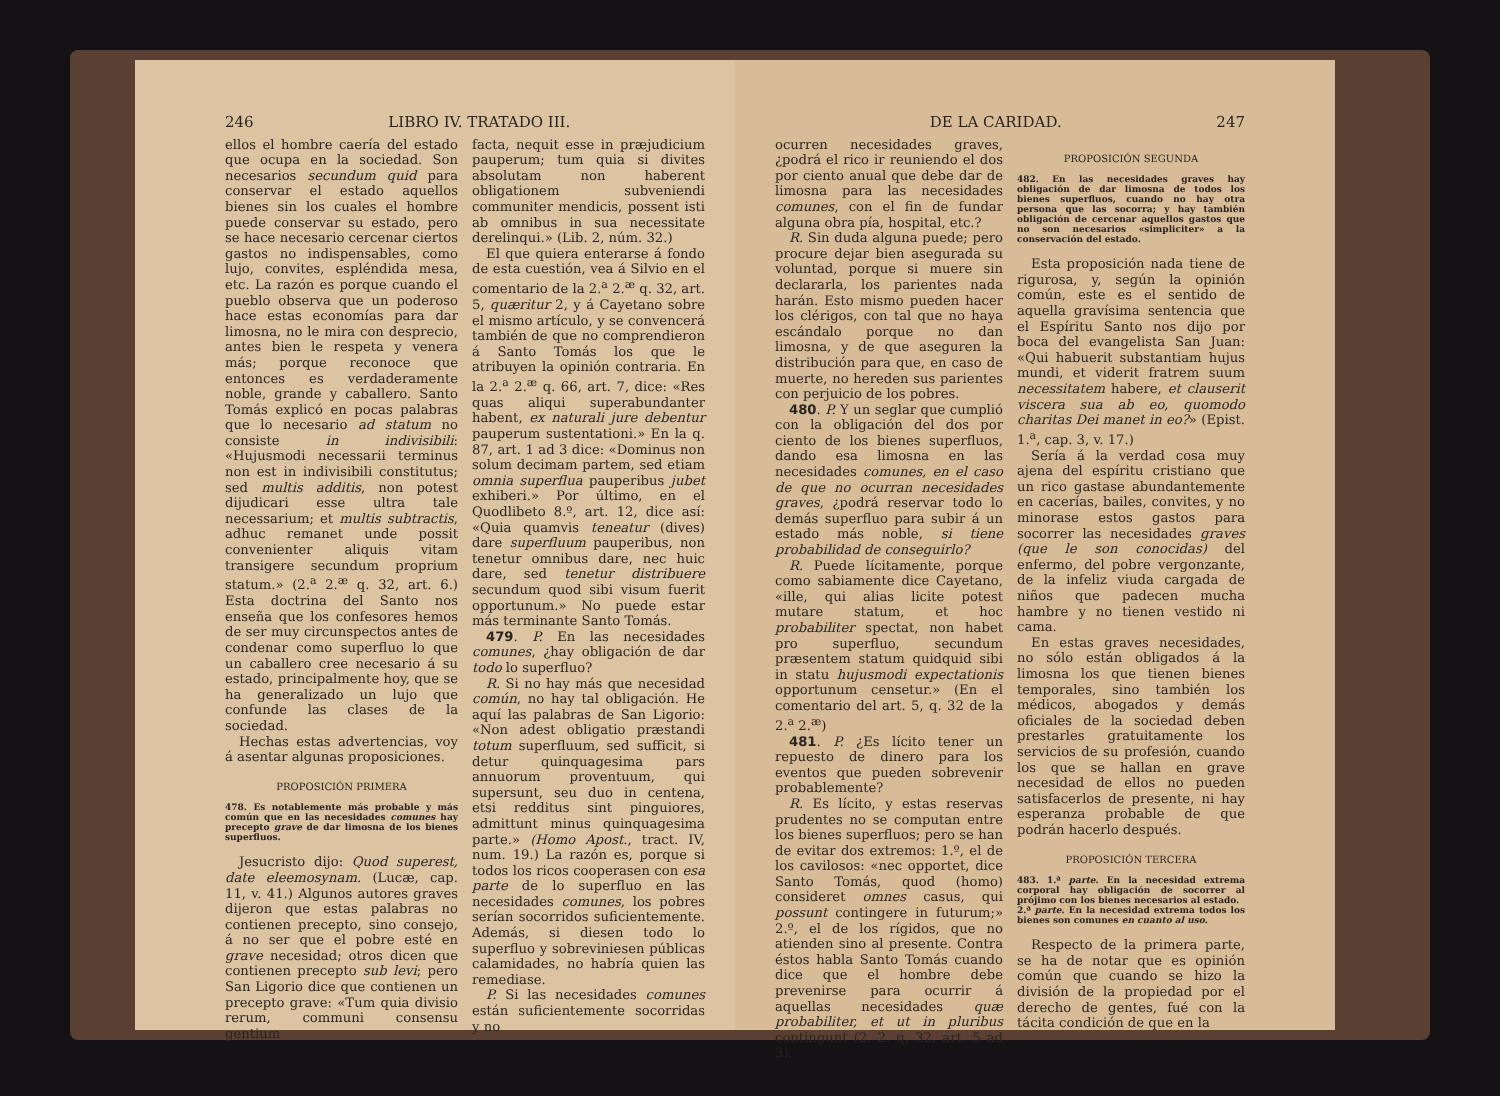246 LIBRO IV. TRATADO III.
ellos el hombre caería del estado que ocupa en la sociedad. Son necesarios secundum quid para conservar el estado aquellos bienes sin los cuales el hombre puede conservar su estado, pero se hace necesario cercenar ciertos gastos no indispensables, como lujo, convites, espléndida mesa, etc. La razón es porque cuando el pueblo observa que un poderoso hace estas economías para dar limosna, no le mira con desprecio, antes bien le respeta y venera más; porque reconoce que entonces es verdaderamente noble, grande y caballero. Santo Tomás explicó en pocas palabras que lo necesario ad statum no consiste in indivisibili: «Hujusmodi necessarii terminus non est in indivisibili constitutus; sed multis additis, non potest dijudicari esse ultra tale necessarium; et multis subtractis, adhuc remanet unde possit convenienter aliquis vitam transigere secundum proprium statum.» (2.<sup>a</sup> 2.<sup>æ</sup> q. 32, art. 6.) Esta doctrina del Santo nos enseña que los confesores hemos de ser muy circunspectos antes de condenar como superfluo lo que un caballero cree necesario á su estado, principalmente hoy, que se ha generalizado un lujo que confunde las clases de la sociedad.
Hechas estas advertencias, voy á asentar algunas proposiciones.
PROPOSICIÓN PRIMERA
478. Es notablemente más probable y más común que en las necesidades comunes hay precepto grave de dar limosna de los bienes superfluos.
Jesucristo dijo: Quod superest, date eleemosynam. (Lucæ, cap. 11, v. 41.) Algunos autores graves dijeron que estas palabras no contienen precepto, sino consejo, á no ser que el pobre esté en grave necesidad; otros dicen que contienen precepto sub levi; pero San Ligorio dice que contienen un precepto grave: «Tum quia divisio rerum, communi consensu gentium
facta, nequit esse in præjudicium pauperum; tum quia si divites absolutam non haberent obligationem subveniendi communiter mendicis, possent isti ab omnibus in sua necessitate derelinqui.» (Lib. 2, núm. 32.)
El que quiera enterarse á fondo de esta cuestión, vea á Silvio en el comentario de la 2.<sup>a</sup> 2.<sup>æ</sup> q. 32, art. 5, quæritur 2, y á Cayetano sobre el mismo artículo, y se convencerá también de que no comprendieron á Santo Tomás los que le atribuyen la opinión contraria. En la 2.<sup>a</sup> 2.<sup>æ</sup> q. 66, art. 7, dice: «Res quas aliqui superabundanter habent, ex naturali jure debentur pauperum sustentationi.» En la q. 87, art. 1 ad 3 dice: «Dominus non solum decimam partem, sed etiam omnia superflua pauperibus jubet exhiberi.» Por último, en el Quodlibeto 8.º, art. 12, dice así: «Quia quamvis teneatur (dives) dare superfluum pauperibus, non tenetur omnibus dare, nec huic dare, sed tenetur distribuere secundum quod sibi visum fuerit opportunum.» No puede estar más terminante Santo Tomás.
479. P. En las necesidades comunes, ¿hay obligación de dar todo lo superfluo?
R. Si no hay más que necesidad común, no hay tal obligación. He aquí las palabras de San Ligorio: «Non adest obligatio præstandi totum superfluum, sed sufficit, si detur quinquagesima pars annuorum proventuum, qui supersunt, seu duo in centena, etsi redditus sint pinguiores, admittunt minus quinquagesima parte.» (Homo Apost., tract. IV, num. 19.) La razón es, porque si todos los ricos cooperasen con esa parte de lo superfluo en las necesidades comunes, los pobres serían socorridos suficientemente. Además, si diesen todo lo superfluo y sobreviniesen públicas calamidades, no habría quien las remediase.
P. Si las necesidades comunes están suficientemente socorridas y no
DE LA CARIDAD. 247
ocurren necesidades graves, ¿podrá el rico ir reuniendo el dos por ciento anual que debe dar de limosna para las necesidades comunes, con el fin de fundar alguna obra pía, hospital, etc.?
R. Sin duda alguna puede; pero procure dejar bien asegurada su voluntad, porque si muere sin declararla, los parientes nada harán. Esto mismo pueden hacer los clérigos, con tal que no haya escándalo porque no dan limosna, y de que aseguren la distribución para que, en caso de muerte, no hereden sus parientes con perjuicio de los pobres.
480. P. Y un seglar que cumplió con la obligación del dos por ciento de los bienes superfluos, dando esa limosna en las necesidades comunes, en el caso de que no ocurran necesidades graves, ¿podrá reservar todo lo demás superfluo para subir á un estado más noble, si tiene probabilidad de conseguirlo?
R. Puede lícitamente, porque como sabiamente dice Cayetano, «ille, qui alias licite potest mutare statum, et hoc probabiliter spectat, non habet pro superfluo, secundum præsentem statum quidquid sibi in statu hujusmodi expectationis opportunum censetur.» (En el comentario del art. 5, q. 32 de la 2.<sup>a</sup> 2.<sup>æ</sup>)
481. P. ¿Es lícito tener un repuesto de dinero para los eventos que pueden sobrevenir probablemente?
R. Es lícito, y estas reservas prudentes no se computan entre los bienes superfluos; pero se han de evitar dos extremos: 1.º, el de los cavilosos: «nec opportet, dice Santo Tomás, quod (homo) consideret omnes casus, qui possunt contingere in futurum;» 2.º, el de los rígidos, que no atienden sino al presente. Contra éstos habla Santo Tomás cuando dice que el hombre debe prevenirse para ocurrir á aquellas necesidades quæ probabiliter, et ut in pluribus contingunt (2. 2. q. 32, art. 5 ad 3).
PROPOSICIÓN SEGUNDA
482. En las necesidades graves hay obligación de dar limosna de todos los bienes superfluos, cuando no hay otra persona que las socorra; y hay también obligación de cercenar aquellos gastos que no son necesarios «simpliciter» a la conservación del estado.
Esta proposición nada tiene de rigurosa, y, según la opinión común, este es el sentido de aquella gravísima sentencia que el Espíritu Santo nos dijo por boca del evangelista San Juan: «Qui habuerit substantiam hujus mundi, et viderit fratrem suum necessitatem habere, et clauserit viscera sua ab eo, quomodo charitas Dei manet in eo?» (Epist. 1.<sup>a</sup>, cap. 3, v. 17.)
Sería á la verdad cosa muy ajena del espíritu cristiano que un rico gastase abundantemente en cacerías, bailes, convites, y no minorase estos gastos para socorrer las necesidades graves (que le son conocidas) del enfermo, del pobre vergonzante, de la infeliz viuda cargada de niños que padecen mucha hambre y no tienen vestido ni cama.
En estas graves necesidades, no sólo están obligados á la limosna los que tienen bienes temporales, sino también los médicos, abogados y demás oficiales de la sociedad deben prestarles gratuitamente los servicios de su profesión, cuando los que se hallan en grave necesidad de ellos no pueden satisfacerlos de presente, ni hay esperanza probable de que podrán hacerlo después.
PROPOSICIÓN TERCERA
483. 1.ª parte. En la necesidad extrema corporal hay obligación de socorrer al prójimo con los bienes necesarios al estado.
2.ª parte. En la necesidad extrema todos los bienes son comunes en cuanto al uso.
Respecto de la primera parte, se ha de notar que es opinión común que cuando se hizo la división de la propiedad por el derecho de gentes, fué con la tácita condición de que en la